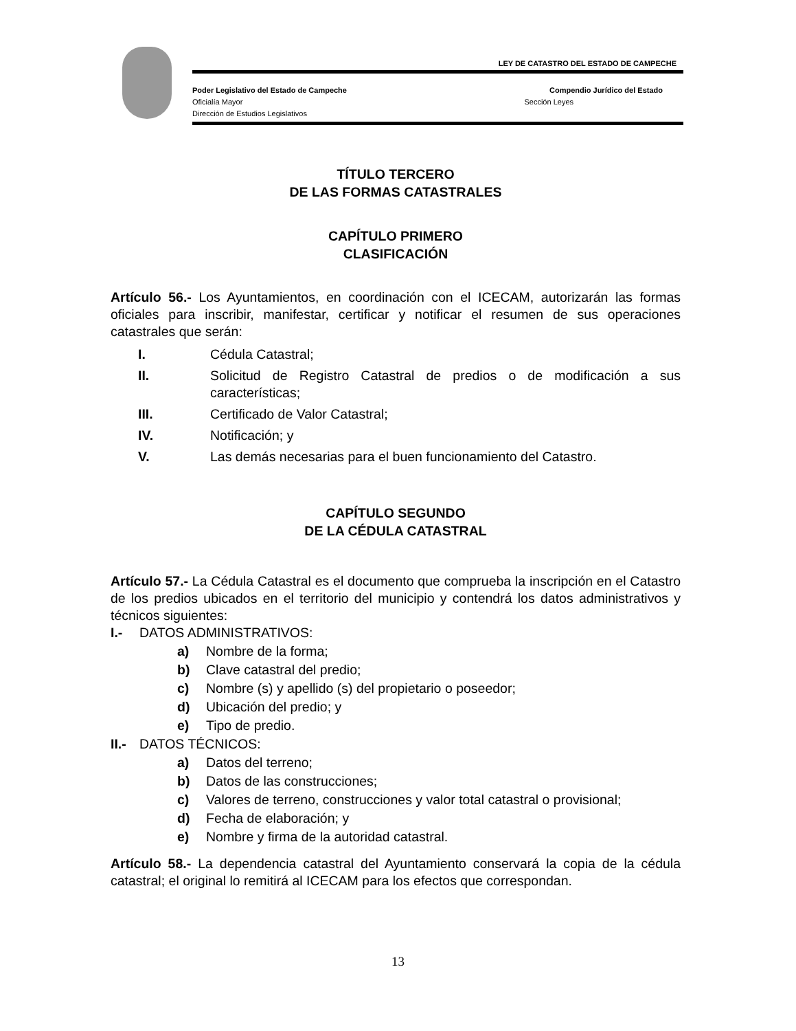LEY DE CATASTRO DEL ESTADO DE CAMPECHE
Poder Legislativo del Estado de Campeche Compendio Jurídico del Estado
Oficialía Mayor Sección Leyes
Dirección de Estudios Legislativos
TÍTULO TERCERO
DE LAS FORMAS CATASTRALES
CAPÍTULO PRIMERO
CLASIFICACIÓN
Artículo 56.- Los Ayuntamientos, en coordinación con el ICECAM, autorizarán las formas oficiales para inscribir, manifestar, certificar y notificar el resumen de sus operaciones catastrales que serán:
I. Cédula Catastral;
II. Solicitud de Registro Catastral de predios o de modificación a sus características;
III. Certificado de Valor Catastral;
IV. Notificación; y
V. Las demás necesarias para el buen funcionamiento del Catastro.
CAPÍTULO SEGUNDO
DE LA CÉDULA CATASTRAL
Artículo 57.- La Cédula Catastral es el documento que comprueba la inscripción en el Catastro de los predios ubicados en el territorio del municipio y contendrá los datos administrativos y técnicos siguientes:
I.- DATOS ADMINISTRATIVOS:
a) Nombre de la forma;
b) Clave catastral del predio;
c) Nombre (s) y apellido (s) del propietario o poseedor;
d) Ubicación del predio; y
e) Tipo de predio.
II.- DATOS TÉCNICOS:
a) Datos del terreno;
b) Datos de las construcciones;
c) Valores de terreno, construcciones y valor total catastral o provisional;
d) Fecha de elaboración; y
e) Nombre y firma de la autoridad catastral.
Artículo 58.- La dependencia catastral del Ayuntamiento conservará la copia de la cédula catastral; el original lo remitirá al ICECAM para los efectos que correspondan.
13